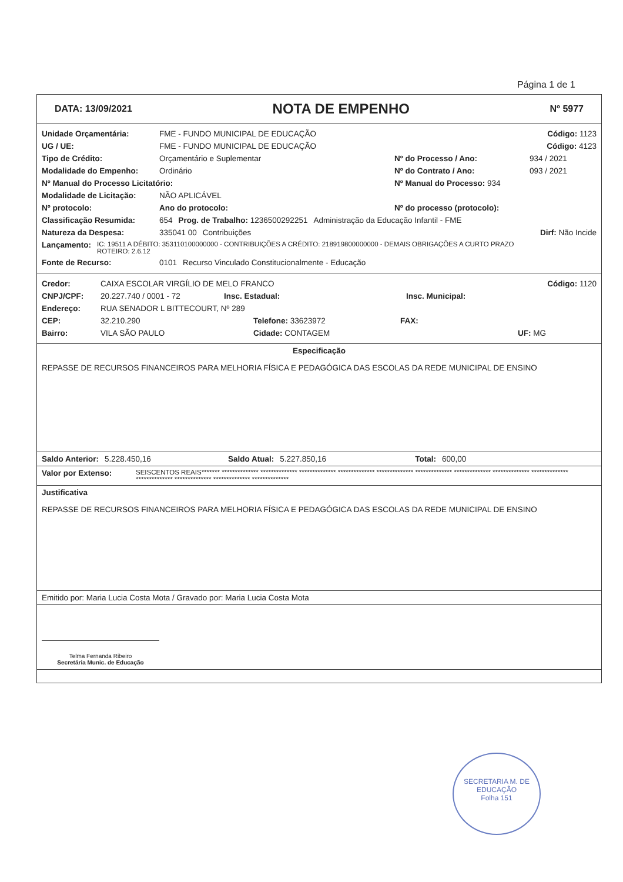Página 1 de 1
DATA: 13/09/2021 NOTA DE EMPENHO Nº 5977
Unidade Orçamentária: FME - FUNDO MUNICIPAL DE EDUCAÇÃO Código: 1123
UG / UE: FME - FUNDO MUNICIPAL DE EDUCAÇÃO Código: 4123
Tipo de Crédito: Orçamentário e Suplementar Nº do Processo / Ano: 934 / 2021
Modalidade do Empenho: Ordinário Nº do Contrato / Ano: 093 / 2021
Nº Manual do Processo Licitatório: Nº Manual do Processo: 934
Modalidade de Licitação: NÃO APLICÁVEL
Nº protocolo: Ano do protocolo: Nº do processo (protocolo):
Classificação Resumida: 654 Prog. de Trabalho: 1236500292251 Administração da Educação Infantil - FME
Natureza da Despesa: 335041 00 Contribuições Dirf: Não Incide
Lançamento: IC: 19511 A DÉBITO: 353110100000000 - CONTRIBUIÇÕES A CRÉDITO: 218919800000000 - DEMAIS OBRIGAÇÕES A CURTO PRAZO
ROTEIRO: 2.6.12
Fonte de Recurso: 0101 Recurso Vinculado Constitucionalmente - Educação
Credor: CAIXA ESCOLAR VIRGÍLIO DE MELO FRANCO Código: 1120
CNPJ/CPF: 20.227.740 / 0001 - 72 Insc. Estadual: Insc. Municipal:
Endereço: RUA SENADOR L BITTECOURT, Nº 289
CEP: 32.210.290 Telefone: 33623972 FAX:
Bairro: VILA SÃO PAULO Cidade: CONTAGEM UF: MG
Especificação
REPASSE DE RECURSOS FINANCEIROS PARA MELHORIA FÍSICA E PEDAGÓGICA DAS ESCOLAS DA REDE MUNICIPAL DE ENSINO
Saldo Anterior: 5.228.450,16 Saldo Atual: 5.227.850,16 Total: 600,00
Valor por Extenso: SEISCENTOS REAIS******* ************** ************** ************** ************** ************** ************** ************** ************** ************** ************** ************** ************** **************
Justificativa
REPASSE DE RECURSOS FINANCEIROS PARA MELHORIA FÍSICA E PEDAGÓGICA DAS ESCOLAS DA REDE MUNICIPAL DE ENSINO
Emitido por: Maria Lucia Costa Mota / Gravado por: Maria Lucia Costa Mota
Telma Fernanda Ribeiro
Secretária Munic. de Educação
SECRETARIA M. DE EDUCAÇÃO
Folha 151